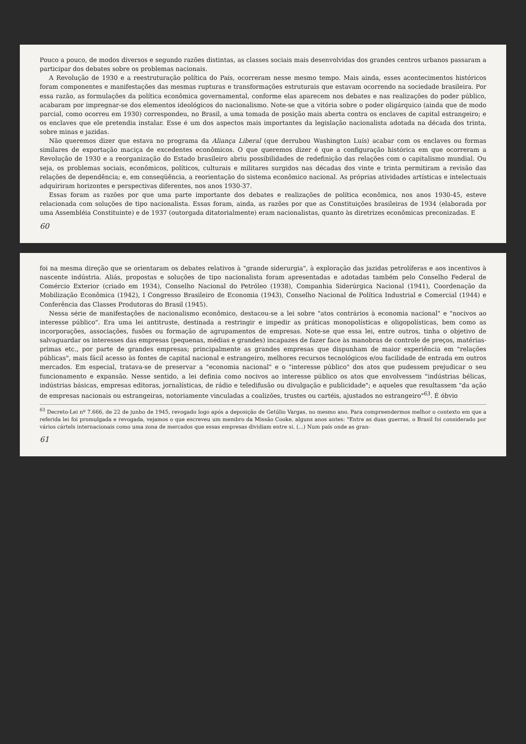Pouco a pouco, de modos diversos e segundo razões distintas, as classes sociais mais desenvolvidas dos grandes centros urbanos passaram a participar dos debates sobre os problemas nacionais.
A Revolução de 1930 e a reestruturação política do País, ocorreram nesse mesmo tempo. Mais ainda, esses acontecimentos históricos foram componentes e manifestações das mesmas rupturas e transformações estruturais que estavam ocorrendo na sociedade brasileira. Por essa razão, as formulações da política econômica governamental, conforme elas aparecem nos debates e nas realizações do poder público, acabaram por impregnar-se dos elementos ideológicos do nacionalismo. Note-se que a vitória sobre o poder oligárquico (ainda que de modo parcial, como ocorreu em 1930) correspondeu, no Brasil, a uma tomada de posição mais aberta contra os enclaves de capital estrangeiro; e os enclaves que ele pretendia instalar. Esse é um dos aspectos mais importantes da legislação nacionalista adotada na década dos trinta, sobre minas e jazidas.
Não queremos dizer que estava no programa da Aliança Liberal (que derrubou Washington Luís) acabar com os enclaves ou formas similares de exportação maciça de excedentes econômicos. O que queremos dizer é que a configuração histórica em que ocorreram a Revolução de 1930 e a reorganização do Estado brasileiro abriu possibilidades de redefinição das relações com o capitalismo mundial. Ou seja, os problemas sociais, econômicos, políticos, culturais e militares surgidos nas décadas dos vinte e trinta permitiram a revisão das relações de dependência; e, em conseqüência, a reorientação do sistema econômico nacional. As próprias atividades artísticas e intelectuais adquiriram horizontes e perspectivas diferentes, nos anos 1930-37.
Essas foram as razões por que uma parte importante dos debates e realizações de política econômica, nos anos 1930-45, esteve relacionada com soluções de tipo nacionalista. Essas foram, ainda, as razões por que as Constituições brasileiras de 1934 (elaborada por uma Assembléia Constituinte) e de 1937 (outorgada ditatorialmente) eram nacionalistas, quanto às diretrizes econômicas preconizadas. E
60
foi na mesma direção que se orientaram os debates relativos à "grande siderurgia", à exploração das jazidas petrolíferas e aos incentivos à nascente indústria. Aliás, propostas e soluções de tipo nacionalista foram apresentadas e adotadas também pelo Conselho Federal de Comércio Exterior (criado em 1934), Conselho Nacional do Petróleo (1938), Companhia Siderúrgica Nacional (1941), Coordenação da Mobilização Econômica (1942), I Congresso Brasileiro de Economia (1943), Conselho Nacional de Política Industrial e Comercial (1944) e Conferência das Classes Produtoras do Brasil (1945).
Nessa série de manifestações de nacionalismo econômico, destacou-se a lei sobre "atos contrários à economia nacional" e "nocivos ao interesse público". Era uma lei antitruste, destinada a restringir e impedir as práticas monopolísticas e oligopolísticas, bem como as incorporações, associações, fusões ou formação de agrupamentos de empresas. Note-se que essa lei, entre outros, tinha o objetivo de salvaguardar os interesses das empresas (pequenas, médias e grandes) incapazes de fazer face às manobras de controle de preços, matérias-primas etc., por parte de grandes empresas; principalmente as grandes empresas que dispunham de maior experiência em "relações públicas", mais fácil acesso às fontes de capital nacional e estrangeiro, melhores recursos tecnológicos e/ou facilidade de entrada em outros mercados. Em especial, tratava-se de preservar a "economia nacional" e o "interesse público" dos atos que pudessem prejudicar o seu funcionamento e expansão. Nesse sentido, a lei definia como nocivos ao interesse público os atos que envolvessem "indústrias bélicas, indústrias básicas, empresas editoras, jornalísticas, de rádio e teledifusão ou divulgação e publicidade"; e aqueles que resultassem "da ação de empresas nacionais ou estrangeiras, notoriamente vinculadas a coalizões, trustes ou cartéis, ajustados no estrangeiro"<sup>63</sup>. É óbvio
<sup>63</sup> Decreto-Lei nº 7.666, de 22 de junho de 1945, revogado logo após a deposição de Getúlio Vargas, no mesmo ano. Para compreendermos melhor o contexto em que a referida lei foi promulgada e revogada, vejamos o que escreveu um membro da Missão Cooke, alguns anos antes: "Entre as duas guerras, o Brasil foi considerado por vários cártels internacionais como uma zona de mercados que essas empresas dividiam entre si. (...) Num país onde as gran-
61